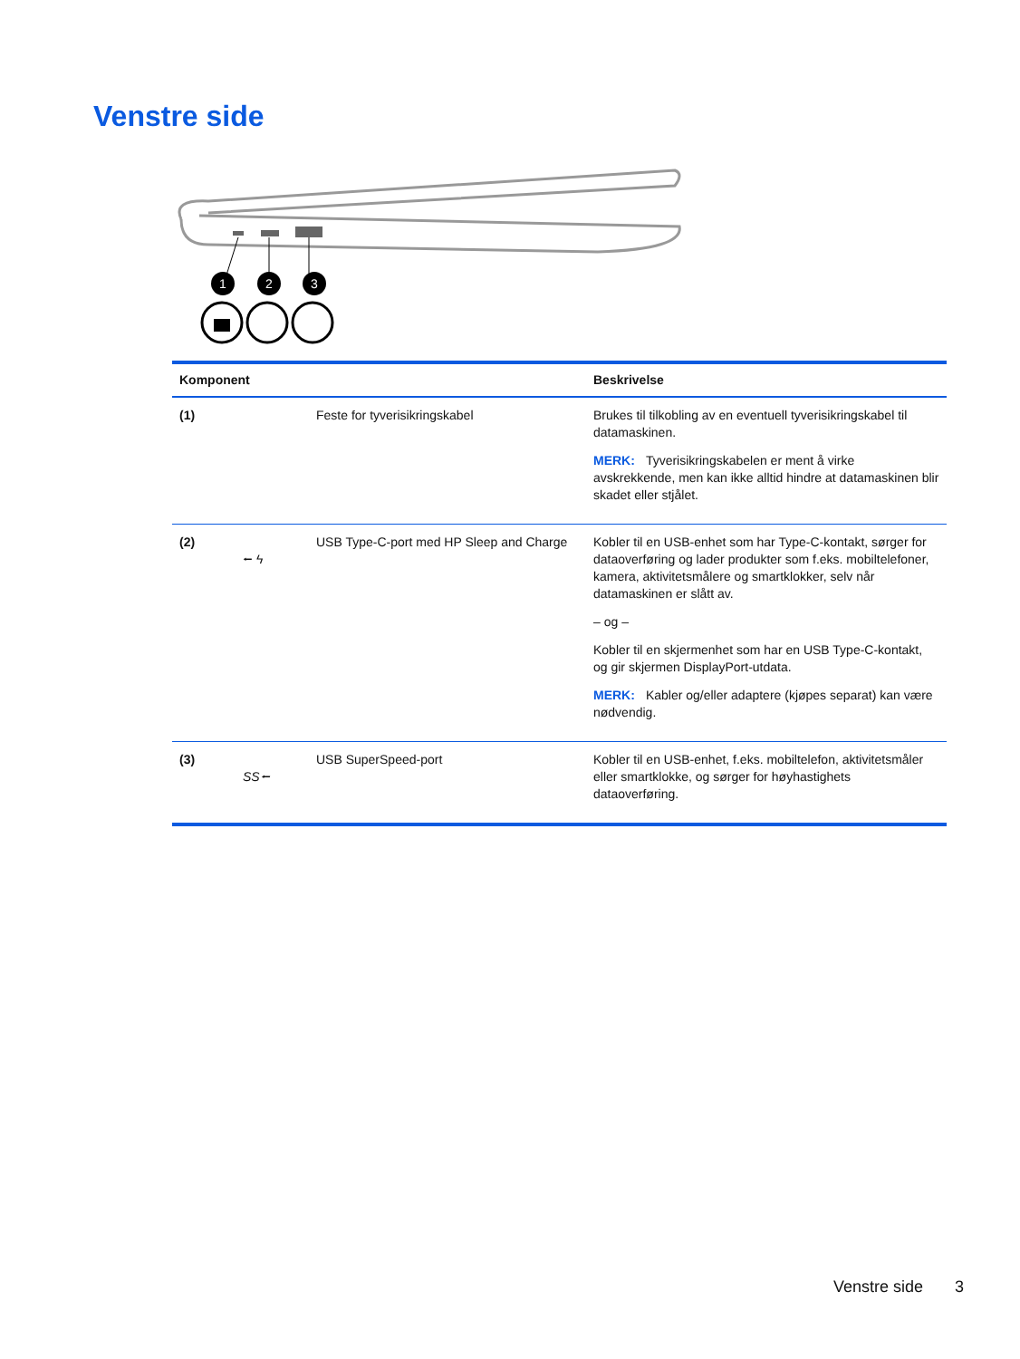Venstre side
1
2
3
| Komponent | | Beskrivelse |
| --- | --- | --- |
| (1) | Feste for tyverisikringskabel | Brukes til tilkobling av en eventuell tyverisikringskabel til datamaskinen. MERK: Tyverisikringskabelen er ment å virke avskrekkende, men kan ikke alltid hindre at datamaskinen blir skadet eller stjålet. |
| (2) ⭠ ϟ | USB Type-C-port med HP Sleep and Charge | Kobler til en USB-enhet som har Type-C-kontakt, sørger for dataoverføring og lader produkter som f.eks. mobiltelefoner, kamera, aktivitetsmålere og smartklokker, selv når datamaskinen er slått av. – og – Kobler til en skjermenhet som har en USB Type-C-kontakt, og gir skjermen DisplayPort-utdata. MERK: Kabler og/eller adaptere (kjøpes separat) kan være nødvendig. |
| (3) SS⭠ | USB SuperSpeed-port | Kobler til en USB-enhet, f.eks. mobiltelefon, aktivitetsmåler eller smartklokke, og sørger for høyhastighets dataoverføring. |
Venstre side 3